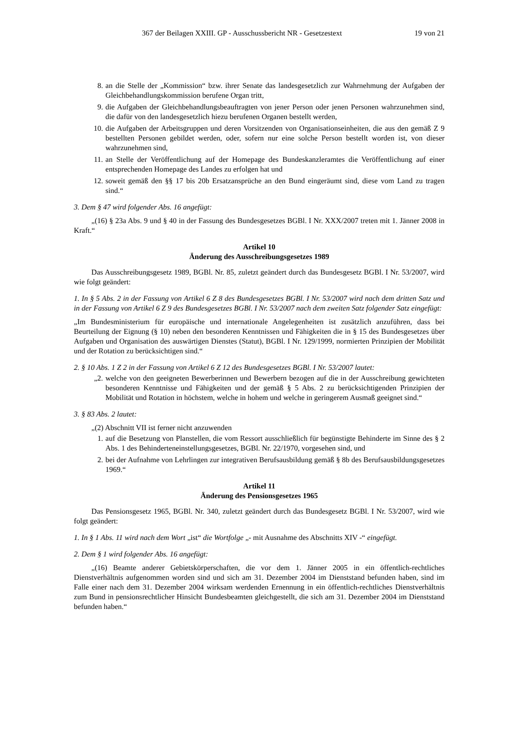367 der Beilagen XXIII. GP - Ausschussbericht NR - Gesetzestext 19 von 21
8. an die Stelle der „Kommission“ bzw. ihrer Senate das landesgesetzlich zur Wahrnehmung der Aufgaben der Gleichbehandlungskommission berufene Organ tritt,
9. die Aufgaben der Gleichbehandlungsbeauftragten von jener Person oder jenen Personen wahrzunehmen sind, die dafür von den landesgesetzlich hiezu berufenen Organen bestellt werden,
10. die Aufgaben der Arbeitsgruppen und deren Vorsitzenden von Organisationseinheiten, die aus den gemäß Z 9 bestellten Personen gebildet werden, oder, sofern nur eine solche Person bestellt worden ist, von dieser wahrzunehmen sind,
11. an Stelle der Veröffentlichung auf der Homepage des Bundeskanzleramtes die Veröffentlichung auf einer entsprechenden Homepage des Landes zu erfolgen hat und
12. soweit gemäß den §§ 17 bis 20b Ersatzansprüche an den Bund eingeräumt sind, diese vom Land zu tragen sind.“
3. Dem § 47 wird folgender Abs. 16 angefügt:
„(16) § 23a Abs. 9 und § 40 in der Fassung des Bundesgesetzes BGBl. I Nr. XXX/2007 treten mit 1. Jänner 2008 in Kraft.“
Artikel 10
Änderung des Ausschreibungsgesetzes 1989
Das Ausschreibungsgesetz 1989, BGBl. Nr. 85, zuletzt geändert durch das Bundesgesetz BGBl. I Nr. 53/2007, wird wie folgt geändert:
1. In § 5 Abs. 2 in der Fassung von Artikel 6 Z 8 des Bundesgesetzes BGBl. I Nr. 53/2007 wird nach dem dritten Satz und in der Fassung von Artikel 6 Z 9 des Bundesgesetzes BGBl. I Nr. 53/2007 nach dem zweiten Satz folgender Satz eingefügt:
„Im Bundesministerium für europäische und internationale Angelegenheiten ist zusätzlich anzuführen, dass bei Beurteilung der Eignung (§ 10) neben den besonderen Kenntnissen und Fähigkeiten die in § 15 des Bundesgesetzes über Aufgaben und Organisation des auswärtigen Dienstes (Statut), BGBl. I Nr. 129/1999, normierten Prinzipien der Mobilität und der Rotation zu berücksichtigen sind.“
2. § 10 Abs. 1 Z 2 in der Fassung von Artikel 6 Z 12 des Bundesgesetzes BGBl. I Nr. 53/2007 lautet:
„2. welche von den geeigneten Bewerberinnen und Bewerbern bezogen auf die in der Ausschreibung gewichteten besonderen Kenntnisse und Fähigkeiten und der gemäß § 5 Abs. 2 zu berücksichtigenden Prinzipien der Mobilität und Rotation in höchstem, welche in hohem und welche in geringerem Ausmaß geeignet sind.“
3. § 83 Abs. 2 lautet:
„(2) Abschnitt VII ist ferner nicht anzuwenden
1. auf die Besetzung von Planstellen, die vom Ressort ausschließlich für begünstigte Behinderte im Sinne des § 2 Abs. 1 des Behinderteneinstellungsgesetzes, BGBl. Nr. 22/1970, vorgesehen sind, und
2. bei der Aufnahme von Lehrlingen zur integrativen Berufsausbildung gemäß § 8b des Berufsausbildungsgesetzes 1969.“
Artikel 11
Änderung des Pensionsgesetzes 1965
Das Pensionsgesetz 1965, BGBl. Nr. 340, zuletzt geändert durch das Bundesgesetz BGBl. I Nr. 53/2007, wird wie folgt geändert:
1. In § 1 Abs. 11 wird nach dem Wort „ist“ die Wortfolge „- mit Ausnahme des Abschnitts XIV -“ eingefügt.
2. Dem § 1 wird folgender Abs. 16 angefügt:
„(16) Beamte anderer Gebietskörperschaften, die vor dem 1. Jänner 2005 in ein öffentlich-rechtliches Dienstverhältnis aufgenommen worden sind und sich am 31. Dezember 2004 im Dienststand befunden haben, sind im Falle einer nach dem 31. Dezember 2004 wirksam werdenden Ernennung in ein öffentlich-rechtliches Dienstverhältnis zum Bund in pensionsrechtlicher Hinsicht Bundesbeamten gleichgestellt, die sich am 31. Dezember 2004 im Dienststand befunden haben.“